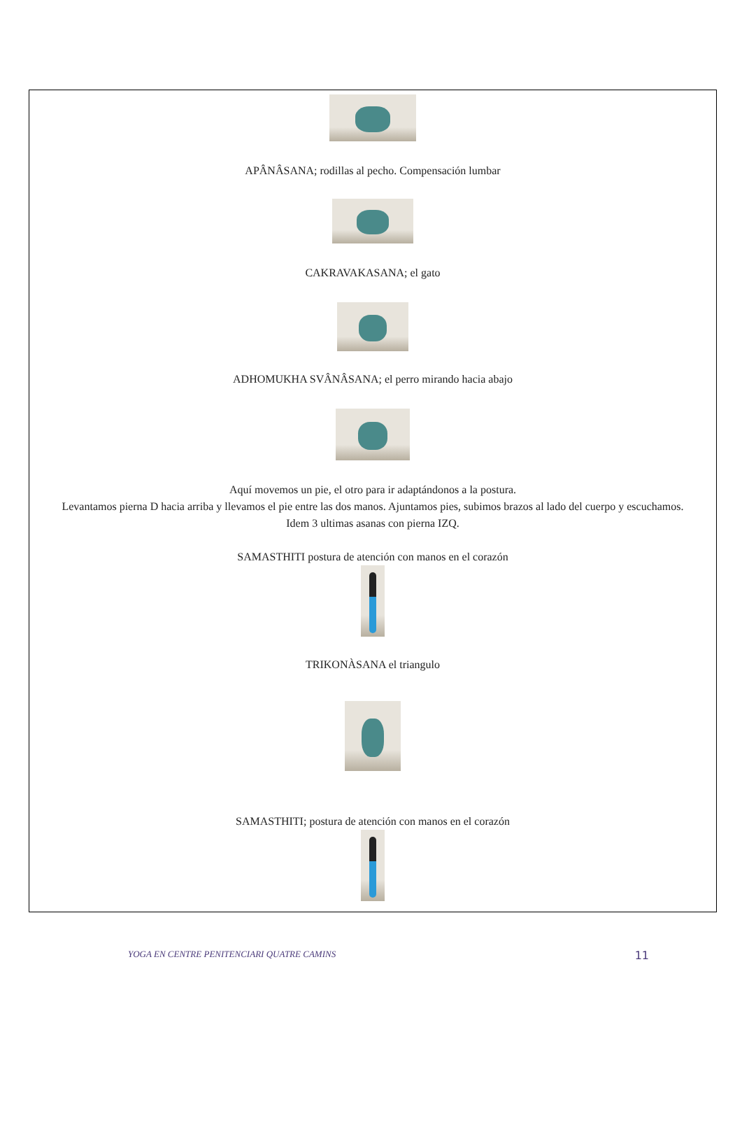APÂNÂSANA; rodillas al pecho. Compensación lumbar
CAKRAVAKASANA; el gato
ADHOMUKHA SVÂNÂSANA; el perro mirando hacia abajo
Aquí movemos un pie, el otro para ir adaptándonos a la postura.
Levantamos pierna D hacia arriba y llevamos el pie entre las dos manos. Ajuntamos pies, subimos brazos al lado del cuerpo y escuchamos.
Idem 3 ultimas asanas con pierna IZQ.
SAMASTHITI postura de atención con manos en el corazón
TRIKONÀSANA el triangulo
SAMASTHITI; postura de atención con manos en el corazón
YOGA EN CENTRE PENITENCIARI QUATRE CAMINS 11